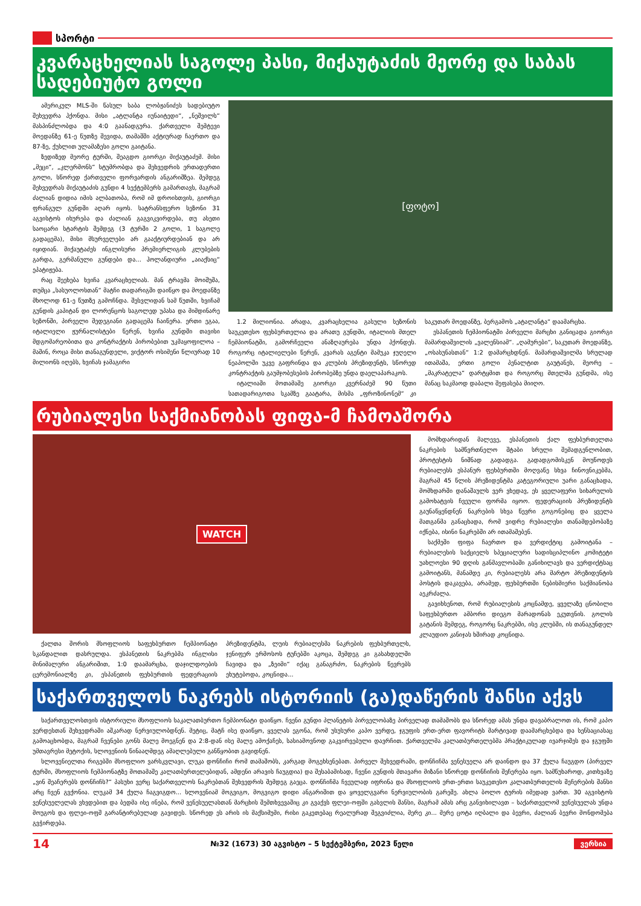სპორტი
კვარაცხელიას საგოლე პასი, მიქაუტაძის მეორე და საბას სადებიუტო გოლი
ამერიკულ MLS-ში წასულ საბა ლობჟანიძეს სადებიუტო შეხვედრა ჰქონდა. მისი „ატლანტა იუნაიტედი“, „ნეშვილს“ მასპინძლობდა და 4:0 გაანადგურა. ქართველი შემტევი მოედანზე 61-ე წუთზე შევიდა, თამაშში აქტიურად ჩაერთო და 87-ზე, ქუსლით ულამაზესი გოლი გაიტანა.
ზედიზედ მეორე ტურში, შეაგდო გიორგი მიქაუტაძემ. მისი „მეცი“, „კლერმონს“ სტუმრობდა და შეხვედრის ერთადერთი გოლი, სწორედ ქართველი ფორვარდის ანგარიშზეა. შემდეგ შეხვედრას მიქაუტაძის გუნდი 4 სექტემბერს გამართავს, მაგრამ ძალიან დიდია იმის ალბათობა, რომ იმ დროისთვის, გიორგი ფრანგულ გუნდში აღარ იყოს. სატრანსფერო სეზონი 31 აგვისტოს იხურება და ძალიან გაგვიკვირდება, თუ ასეთი საოცარი სტარტის შემდეგ (3 ტურში 2 გოლი, 1 საგოლე გადაცემა), მისი მსურველები არ გააქტიურდებიან და არ იყიდიან. მიქაუტაძეს ინგლისური პრემიერლიგის კლუბების გარდა, გერმანული გუნდები და... ჰოლანდიური „აიაქსიც“ ეპატიჟება.
რაც შეეხება ხვიჩა კვარაცხელიას. მან ტრავმა მოიშუშა, თუმცა „სასუოლოსთან“ მატჩი თადარიგში დაიწყო და მოედანზე მხოლოდ 61-ე წუთზე გამოჩნდა. შესვლიდან სამ წუთში, ხვიჩამ გუნდის კაპიტან დი ლორენცოს საგოლედ უპასა და მიმდინარე სეზონში, პირველი შედეგიანი გადაცემა ჩაიწერა. ერთი ეგაა, იტალიელი ჟურნალისტები წერენ, ხვიჩა გუნდში თავისი მდგომარეობითა და კონტრაქტის პირობებით უკმაყოფილოა – მაშინ, როცა მისი თანაგუნდელი, ვიქტორ ოსიმენი წლიურად 10 მილიონს იღებს, ხვიჩას ჯამაგირი
[ფოტო]
1.2 მილიონია. არადა, კვარაცხელია გასული სეზონის საუკეთესო ფეხბურთელია და არათუ გუნდში, იტალიის მთელ ჩემპიონატში, გამორჩეული ანაზღაურება უნდა ჰქონდეს. როგორც იტალიელები წერენ, კვარას აგენტი მამუკა ჯუღელი ნეაპოლში უკვე გაფრინდა და კლუბის პრეზიდენტს, სწორედ კონტრაქტის გაუმჯობესების პირობებზე უნდა დაელაპარაკოს.
იტალიაში მოთამაშე გიორგი კვერნაძემ 90 წუთი სათადარიგოთა სკამზე გაატარა, მისმა „ფროზინონემ“ კი საკუთარ მოედანზე, ბერგამოს „ატალანტა“ დაამარცხა.
ესპანეთის ჩემპიონატში პირველი მარცხი განიცადა გიორგი მამარდაშვილის „ვალენსიამ“. „ღამურები“, საკუთარ მოედანზე, „ოსასუნასთან“ 1:2 დამარცხდნენ. მამარდაშვილმა სრულად ითამაშა, ერთი გოლი პენალტით გაუტანეს, მეორე – „მაკრატელა“ დარტყმით და როგორც მთელმა გუნდმა, ისე მანაც საკმაოდ დაბალი შეფასება მიიღო.
რუბიალესი საქმიანობას ფიფა-მ ჩამოაშორა
WATCH
ქალთა შორის მსოფლიოს საფეხბურთო ჩემპიონატი სკანდალით დასრულდა. ესპანეთის ნაკრებმა ინგლისი მინიმალური ანგარიშით, 1:0 დაამარცხა, დაჯილდოების ცერემონიალზე კი, ესპანეთის ფეხბურთის ფედერაციის პრეზიდენტმა, ლუის რუბიალესმა ნაკრების ფეხბურთელს, ჯენიფერ ერმოსოს ტუჩებში აკოცა, შემდეგ კი გასახდელში ჩავიდა და „ზეიმი“ იქაც განაგრძო, ნაკრების წევრებს ეხუტებოდა, კოცნიდა...
მომხდარიდან მალევე, ესპანეთის ქალ ფეხბურთელთა ნაკრების სამწვრთნელო შტაბი სრული შემადგენლობით, პროტესტის ნიშნად გადადგა. გადადგომისკენ მოუწოდეს რუბიალესს ესპანურ ფეხბურთში მოღვაწე სხვა ჩინოვნიკებმა, მაგრამ 45 წლის პრეზიდენტმა კატეგორიული უარი განაცხადა, მომხდარში დანაშაულს ვერ ვხედავ, ეს ყველაფერი სიხარულის გამოხატვის ჩვეული ფორმა იყოო. ფედერაციის პრეზიდენტს გაუნაწყენდნენ ნაკრების სხვა წევრი გოგონებიც და ყველა მათგანმა განაცხადა, რომ ვიდრე რუბიალესი თანამდებობაზე იქნება, ისინი ნაკრებში არ ითამაშებენ.
საქმეში ფიფა ჩაერთო და ვერდიქტიც გამოიტანა – რუბიალესის საქციელს სპეციალური სადისციპლინო კომიტეტი უახლოესი 90 დღის განმავლობაში განიხილავს და ვერდიქტსაც გამოიტანს, მანამდე კი, რუბიალესს არა მარტო პრეზიდენტის პოსტის დაკავება, არამედ, ფეხბურთში ნებისმიერი საქმიანობა აეკრძალა.
გავიხსენოთ, რომ რუბიალესის კოცნამდე, ყველაზე ცნობილი საფეხბურთო ამბორი დიეგო მარადონას ეკუთვნის. გოლის გატანის შემდეგ, როგორც ნაკრებში, ისე კლუბში, ის თანაგუნდელ კლაუდიო კანიჯას ხშირად კოცნიდა.
საქართველოს ნაკრებს ისტორიის (გა)დაწერის შანსი აქვს
საქართველოსთვის ისტორიული მსოფლიოს საკალათბურთო ჩემპიონატი დაიწყო. ჩვენი გუნდი პლანეტის პირველობაზე პირველად თამაშობს და სწორედ ამას უნდა დავაბრალოთ ის, რომ კაპო ვერდესთან შეხვედრაში აშკარად ნერვიულობდნენ. მეტიც, მატჩ ისე დაიწყო, ყველას ეგონა, რომ უსუსური კაპო ვერდე, ჯგუფის ერთ-ერთ ფავორიტს მარტივად დაამარცხებდა და სენსაციასაც გამოაცხობდა, მაგრამ ჩვენები გონს მალე მოეგნენ და 2:8-დან ისე მალე ამოქაჩეს, სასიამოვნოდ გაკვირვებული დავრჩით. ქართველმა კალათბურთელებმა პრაქტიკულად ივარჯიშეს და ჯგუფში უმთავრესი მეტოქის, სლოვენიის წინააღმდეგ ამაღლებული განწყობით გავიდნენ.
სლოვენიელთა რიგებში მსოფლიო ვარსკვლავი, ლუკა დონჩიჩი რომ თამაშობს, კარგად მოგეხსენებათ. პირველ შეხვედრაში, დონჩიჩმა ვენესუელა არ დაინდო და 37 ქულა ჩაუგდო (პირველ ტურში, მსოფლიოს ჩემპიონატზე მოთამაშე კალათბურთელებიდან, ამდენი არავის ჩაუგდია) და შესაბამისად, ჩვენი გუნდის მთავარი მიზანი სწორედ დონჩიჩის შეჩერება იყო. სამწუხაროდ, კითხვაზე „ვინ შეაჩერებს დონჩიჩს?“ პასუხი ვერც საქართველოს ნაკრებთან შეხვედრის შემდეგ გაეცა. დონჩიჩმა ჩვეულად იფრინა და მსოფლიოს ერთ-ერთი საუკეთესო კალათბურთელის შეჩერების შანსი არც ჩვენ გვქონია. ლუკამ 34 ქულა ჩაგვიგდო... სლოვენიამ მოგვიგო, მოგვიგო დიდი ანგარიშით და ყოველგვარი ნერვიულობის გარეშე. ახლა ბოლო ტურის იმედად ვართ. 30 აგვისტოს ვენესუელელას ვხვდებით და ბედმა ისე ინება, რომ ვენესუელასთან მარცხის შემთხვევაშიც კი გვაქვს ფლეი-ოფში გასვლის შანსი, მაგრამ ამას არც განვიხილავთ – საქართველომ ვენესუელას უნდა მოუგოს და ფლეი-ოფშ გარანტირებულად გავიდეს. სწორედ ეს არის ის მაქსიმუმი, რისი გაკეთებაც რეალურად შეგვიძლია, მერე კი... მერე ცოტა იღბალი და ბევრი, ძალიან ბევრი მონდომება გვჭირდება.
14 №32 (1673) 30 აგვისტო – 5 სექტემბერი, 2023 წელი ვერსია